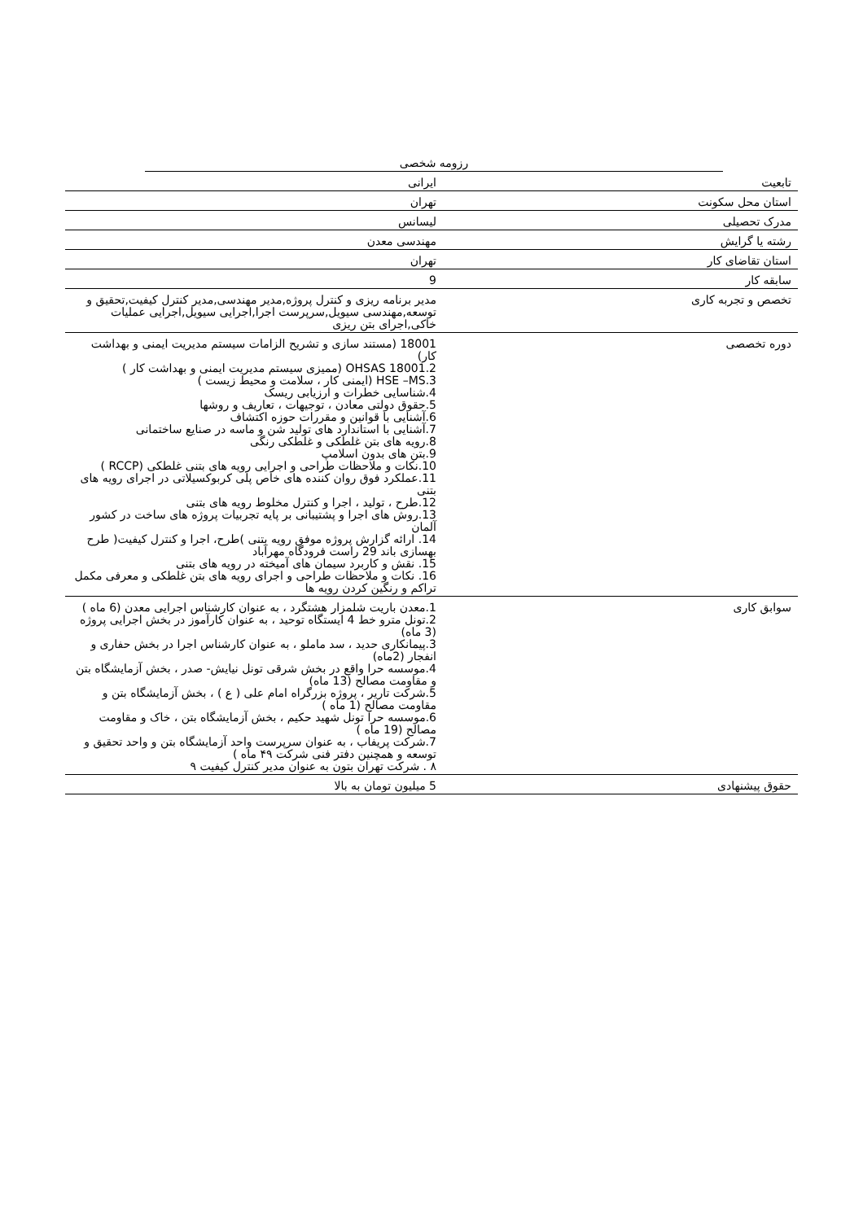رزومه شخصی
| تابعیت | ایرانی |
| استان محل سکونت | تهران |
| مدرک تحصیلی | لیسانس |
| رشته یا گرایش | مهندسی معدن |
| استان تقاضای کار | تهران |
| سابقه کار | 9 |
| تخصص و تجربه کاری | مدیر برنامه ریزی و کنترل پروژه,مدیر مهندسی,مدیر کنترل کیفیت,تحقیق و توسعه,مهندسی سیویل,سرپرست اجرا,اجرایی سیویل,اجرایی عملیات خاکی,اجرای بتن ریزی |
| دوره تخصصی | 18001 (مستند سازی و تشریح الزامات سیستم مدیریت ایمنی و بهداشت کار) OHSAS 18001.2 (ممیزی سیستم مدیریت ایمنی و بهداشت کار ) HSE –MS.3 (ایمنی کار ، سلامت و محیط زیست ) 4.شناسایی خطرات و ارزیابی ریسک 5.حقوق دولتی معادن ، توجیهات ، تعاریف و روشها 6.آشنایی با قوانین و مقررات حوزه اکتشاف 7.آشنایی با استاندارد های تولید شن و ماسه در صنایع ساختمانی 8.رویه های بتن غلطکی و غلطکی رنگی 9.بتن های بدون اسلامپ 10.نکات و ملاحظات طراحی و اجرایی رویه های بتنی غلطکی (RCCP ) 11.عملکرد فوق روان کننده های خاص پلی کربوکسیلاتی در اجرای رویه های بتنی 12.طرح ، تولید ، اجرا و کنترل مخلوط رویه های بتنی 13.روش های اجرا و پشتیبانی بر پایه تجربیات پروژه های ساخت در کشور آلمان 14. ارائه گزارش پروژه موفق رویه بتنی )طرح، اجرا و کنترل کیفیت( طرح بهسازی باند 29 راست فرودگاه مهرآباد 15. نقش و کاربرد سیمان های آمیخته در رویه های بتنی 16. نکات و ملاحظات طراحی و اجرای رویه های بتن غلطکی و معرفی مکمل تراکم و رنگین کردن رویه ها |
| سوابق کاری | 1.معدن باریت شلمزار هشتگرد ، به عنوان کارشناس اجرایی معدن (6 ماه ) 2.تونل مترو خط 4 ایستگاه توحید ، به عنوان کارآموز در بخش اجرایی پروژه (3 ماه) 3.پیمانکاری حدید ، سد ماملو ، به عنوان کارشناس اجرا در بخش حفاری و انفجار (2ماه) 4.موسسه حرا واقع در بخش شرقی تونل نیایش- صدر ، بخش آزمایشگاه بتن و مقاومت مصالح (13 ماه) 5.شرکت تاریر ، پروژه بزرگراه امام علی ( ع ) ، بخش آزمایشگاه بتن و مقاومت مصالح (1 ماه ) 6.موسسه حرا تونل شهید حکیم ، بخش آزمایشگاه بتن ، خاک و مقاومت مصالح (19 ماه ) 7.شرکت پریفاب ، به عنوان سرپرست واحد آزمایشگاه بتن و واحد تحقیق و توسعه و همچنین دفتر فنی شرکت ۴۹ ماه ) ۸ . شرکت تهران بتون به عنوان مدیر کنترل کیفیت ۹ |
| حقوق پیشنهادی | 5 میلیون تومان به بالا |